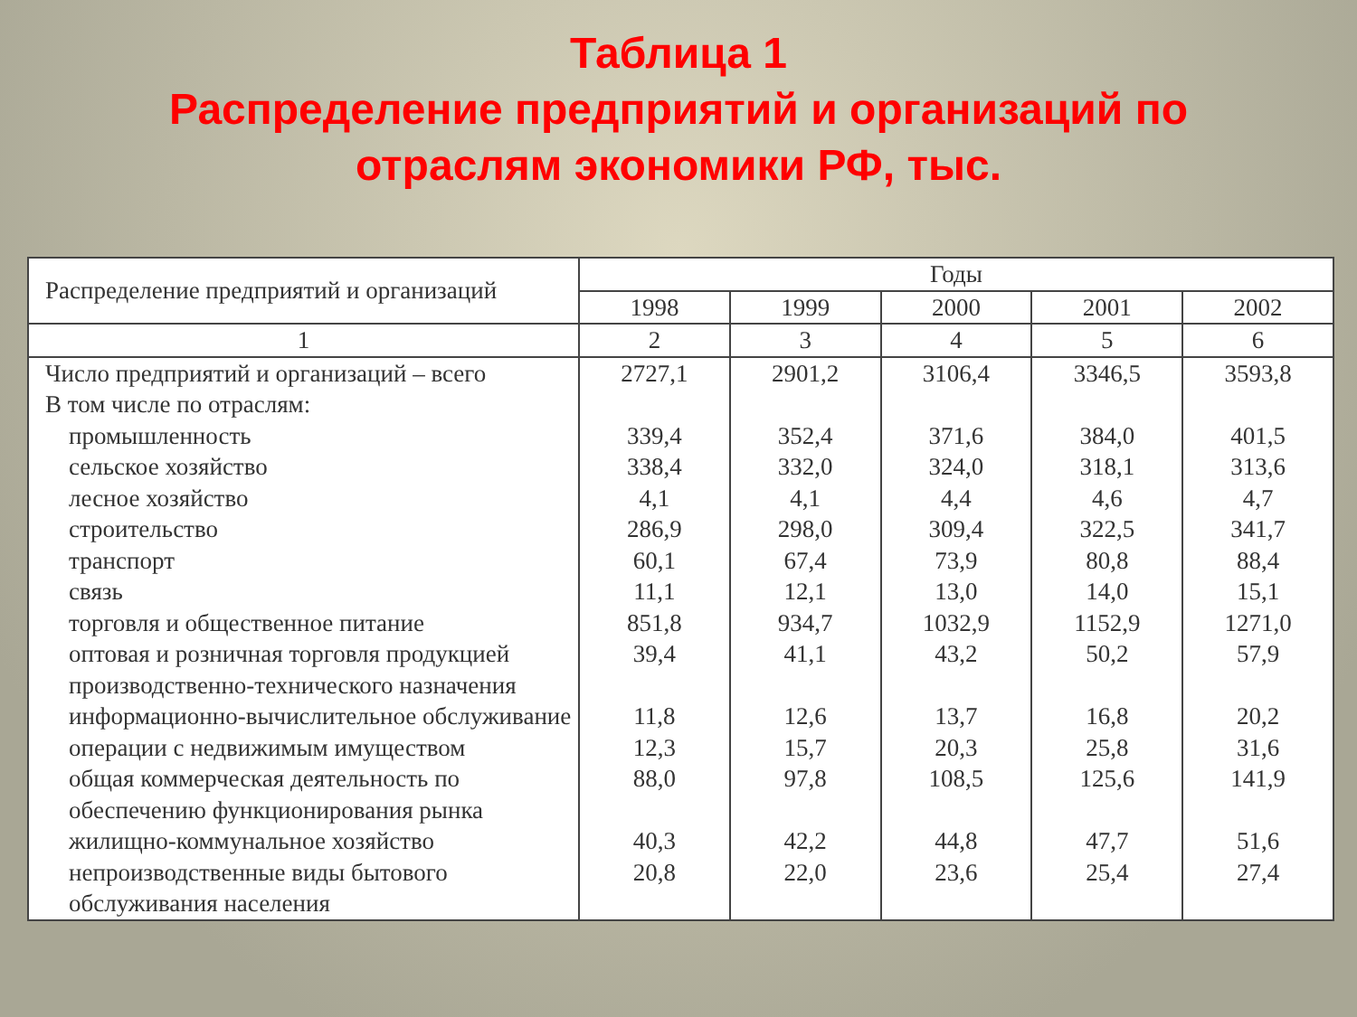Таблица 1
Распределение предприятий и организаций по
отраслям экономики РФ, тыс.
| Распределение предприятий и организаций | Годы | | | | |
| --- | --- | --- | --- | --- | --- |
| | 1998 | 1999 | 2000 | 2001 | 2002 |
| 1 | 2 | 3 | 4 | 5 | 6 |
| Число предприятий и организаций – всего | 2727,1 | 2901,2 | 3106,4 | 3346,5 | 3593,8 |
| В том числе по отраслям: | | | | | |
| промышленность | 339,4 | 352,4 | 371,6 | 384,0 | 401,5 |
| сельское хозяйство | 338,4 | 332,0 | 324,0 | 318,1 | 313,6 |
| лесное хозяйство | 4,1 | 4,1 | 4,4 | 4,6 | 4,7 |
| строительство | 286,9 | 298,0 | 309,4 | 322,5 | 341,7 |
| транспорт | 60,1 | 67,4 | 73,9 | 80,8 | 88,4 |
| связь | 11,1 | 12,1 | 13,0 | 14,0 | 15,1 |
| торговля и общественное питание | 851,8 | 934,7 | 1032,9 | 1152,9 | 1271,0 |
| оптовая и розничная торговля продукцией производственно-технического назначения | 39,4 | 41,1 | 43,2 | 50,2 | 57,9 |
| информационно-вычислительное обслуживание | 11,8 | 12,6 | 13,7 | 16,8 | 20,2 |
| операции с недвижимым имуществом | 12,3 | 15,7 | 20,3 | 25,8 | 31,6 |
| общая коммерческая деятельность по обеспечению функционирования рынка | 88,0 | 97,8 | 108,5 | 125,6 | 141,9 |
| жилищно-коммунальное хозяйство | 40,3 | 42,2 | 44,8 | 47,7 | 51,6 |
| непроизводственные виды бытового обслуживания населения | 20,8 | 22,0 | 23,6 | 25,4 | 27,4 |